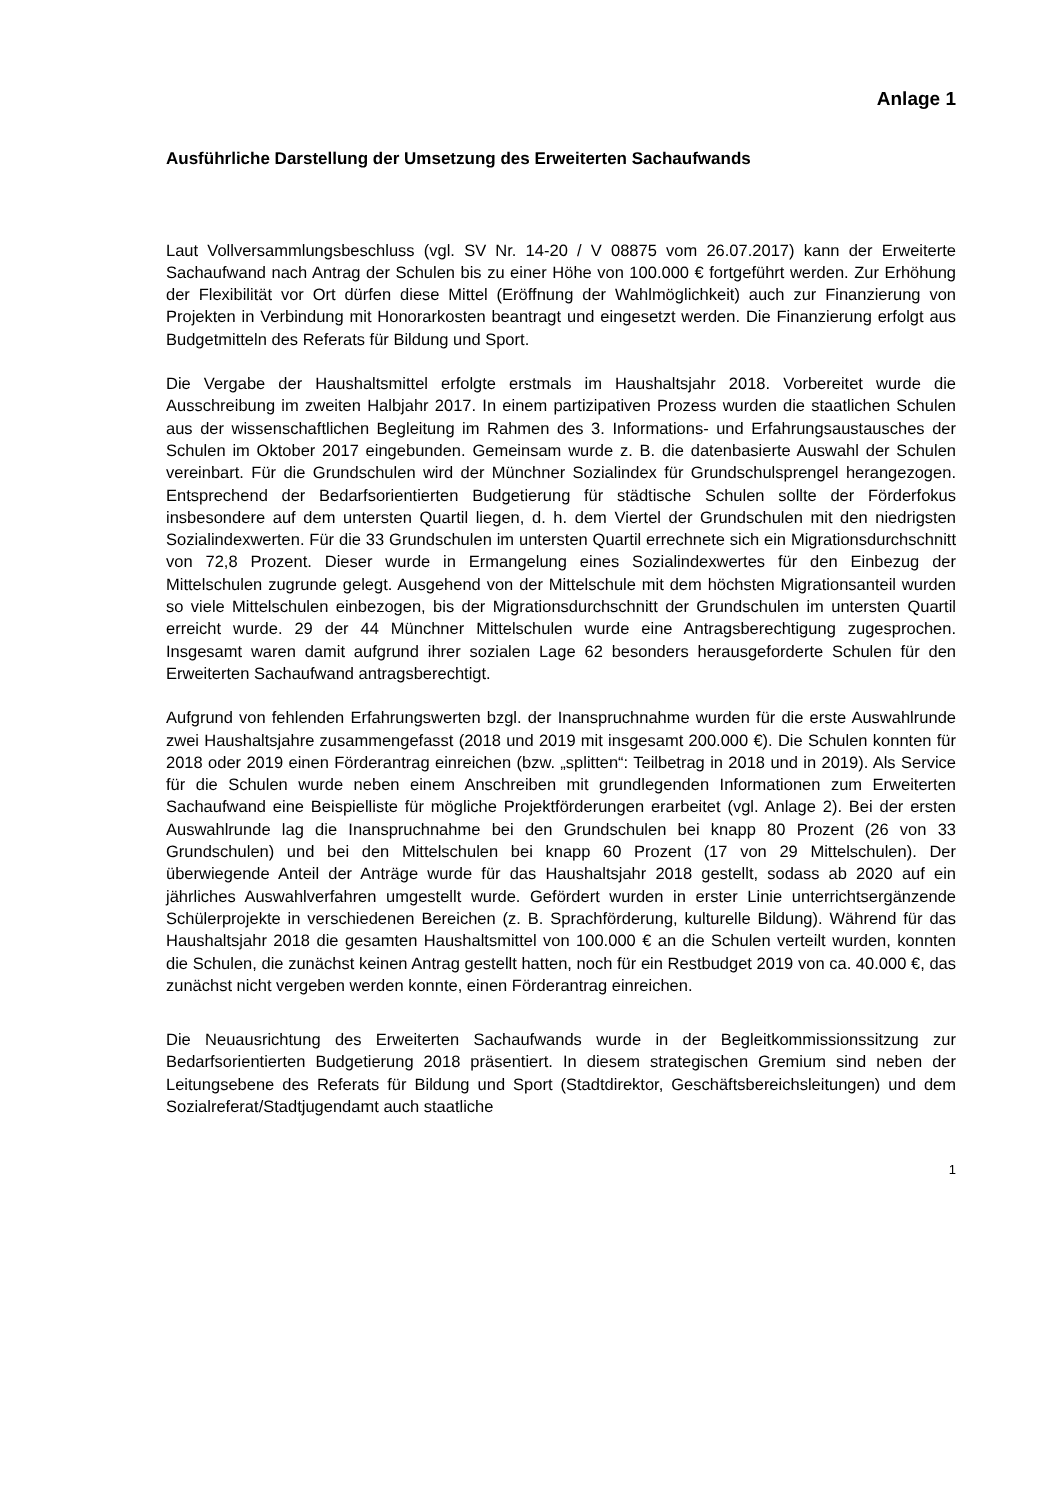Anlage 1
Ausführliche Darstellung der Umsetzung des Erweiterten Sachaufwands
Laut Vollversammlungsbeschluss (vgl. SV Nr. 14-20 / V 08875 vom 26.07.2017) kann der Erweiterte Sachaufwand nach Antrag der Schulen bis zu einer Höhe von 100.000 € fortgeführt werden. Zur Erhöhung der Flexibilität vor Ort dürfen diese Mittel (Eröffnung der Wahlmöglichkeit) auch zur Finanzierung von Projekten in Verbindung mit Honorarkosten beantragt und eingesetzt werden. Die Finanzierung erfolgt aus Budgetmitteln des Referats für Bildung und Sport.
Die Vergabe der Haushaltsmittel erfolgte erstmals im Haushaltsjahr 2018. Vorbereitet wurde die Ausschreibung im zweiten Halbjahr 2017. In einem partizipativen Prozess wurden die staatlichen Schulen aus der wissenschaftlichen Begleitung im Rahmen des 3. Informations- und Erfahrungsaustausches der Schulen im Oktober 2017 eingebunden. Gemeinsam wurde z. B. die datenbasierte Auswahl der Schulen vereinbart. Für die Grundschulen wird der Münchner Sozialindex für Grundschulsprengel herangezogen. Entsprechend der Bedarfsorientierten Budgetierung für städtische Schulen sollte der Förderfokus insbesondere auf dem untersten Quartil liegen, d. h. dem Viertel der Grundschulen mit den niedrigsten Sozialindexwerten. Für die 33 Grundschulen im untersten Quartil errechnete sich ein Migrationsdurchschnitt von 72,8 Prozent. Dieser wurde in Ermangelung eines Sozialindexwertes für den Einbezug der Mittelschulen zugrunde gelegt. Ausgehend von der Mittelschule mit dem höchsten Migrationsanteil wurden so viele Mittelschulen einbezogen, bis der Migrationsdurchschnitt der Grundschulen im untersten Quartil erreicht wurde. 29 der 44 Münchner Mittelschulen wurde eine Antragsberechtigung zugesprochen. Insgesamt waren damit aufgrund ihrer sozialen Lage 62 besonders herausgeforderte Schulen für den Erweiterten Sachaufwand antragsberechtigt.
Aufgrund von fehlenden Erfahrungswerten bzgl. der Inanspruchnahme wurden für die erste Auswahlrunde zwei Haushaltsjahre zusammengefasst (2018 und 2019 mit insgesamt 200.000 €). Die Schulen konnten für 2018 oder 2019 einen Förderantrag einreichen (bzw. „splitten“: Teilbetrag in 2018 und in 2019). Als Service für die Schulen wurde neben einem Anschreiben mit grundlegenden Informationen zum Erweiterten Sachaufwand eine Beispielliste für mögliche Projektförderungen erarbeitet (vgl. Anlage 2). Bei der ersten Auswahlrunde lag die Inanspruchnahme bei den Grundschulen bei knapp 80 Prozent (26 von 33 Grundschulen) und bei den Mittelschulen bei knapp 60 Prozent (17 von 29 Mittelschulen). Der überwiegende Anteil der Anträge wurde für das Haushaltsjahr 2018 gestellt, sodass ab 2020 auf ein jährliches Auswahlverfahren umgestellt wurde. Gefördert wurden in erster Linie unterrichtsergänzende Schülerprojekte in verschiedenen Bereichen (z. B. Sprachförderung, kulturelle Bildung). Während für das Haushaltsjahr 2018 die gesamten Haushaltsmittel von 100.000 € an die Schulen verteilt wurden, konnten die Schulen, die zunächst keinen Antrag gestellt hatten, noch für ein Restbudget 2019 von ca. 40.000 €, das zunächst nicht vergeben werden konnte, einen Förderantrag einreichen.
Die Neuausrichtung des Erweiterten Sachaufwands wurde in der Begleitkommissionssitzung zur Bedarfsorientierten Budgetierung 2018 präsentiert. In diesem strategischen Gremium sind neben der Leitungsebene des Referats für Bildung und Sport (Stadtdirektor, Geschäftsbereichsleitungen) und dem Sozialreferat/Stadtjugendamt auch staatliche
1